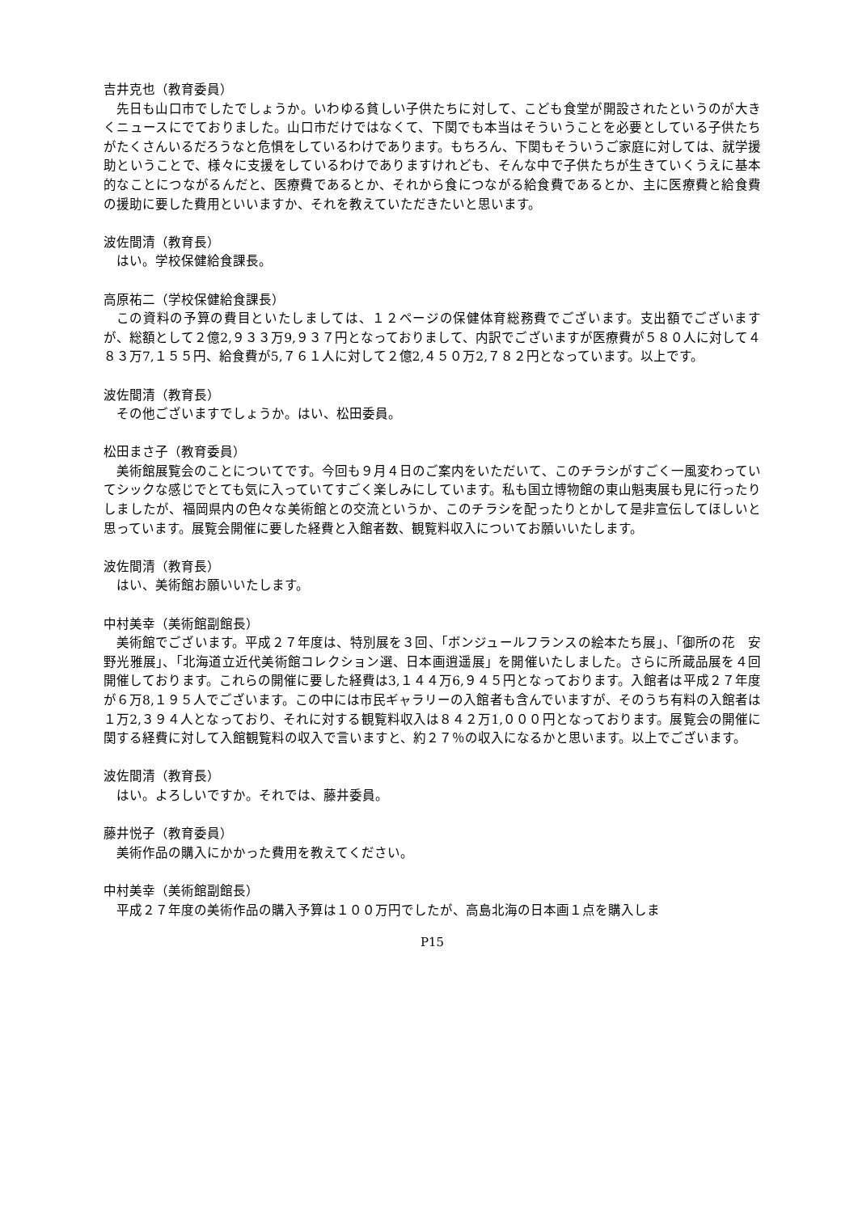吉井克也（教育委員）
先日も山口市でしたでしょうか。いわゆる貧しい子供たちに対して、こども食堂が開設されたというのが大きくニュースにでておりました。山口市だけではなくて、下関でも本当はそういうことを必要としている子供たちがたくさんいるだろうなと危惧をしているわけであります。もちろん、下関もそういうご家庭に対しては、就学援助ということで、様々に支援をしているわけでありますけれども、そんな中で子供たちが生きていくうえに基本的なことにつながるんだと、医療費であるとか、それから食につながる給食費であるとか、主に医療費と給食費の援助に要した費用といいますか、それを教えていただきたいと思います。
波佐間清（教育長）
はい。学校保健給食課長。
高原祐二（学校保健給食課長）
この資料の予算の費目といたしましては、１２ページの保健体育総務費でございます。支出額でございますが、総額として２億2,９３３万9,９３７円となっておりまして、内訳でございますが医療費が５８０人に対して４８３万7,１５５円、給食費が5,７６１人に対して２億2,４５０万2,７８２円となっています。以上です。
波佐間清（教育長）
その他ございますでしょうか。はい、松田委員。
松田まさ子（教育委員）
美術館展覧会のことについてです。今回も９月４日のご案内をいただいて、このチラシがすごく一風変わっていてシックな感じでとても気に入っていてすごく楽しみにしています。私も国立博物館の東山魁夷展も見に行ったりしましたが、福岡県内の色々な美術館との交流というか、このチラシを配ったりとかして是非宣伝してほしいと思っています。展覧会開催に要した経費と入館者数、観覧料収入についてお願いいたします。
波佐間清（教育長）
はい、美術館お願いいたします。
中村美幸（美術館副館長）
美術館でございます。平成２７年度は、特別展を３回、「ボンジュールフランスの絵本たち展」、「御所の花　安野光雅展」、「北海道立近代美術館コレクション選、日本画逍遥展」を開催いたしました。さらに所蔵品展を４回開催しております。これらの開催に要した経費は3,１４４万6,９４５円となっております。入館者は平成２７年度が６万8,１９５人でございます。この中には市民ギャラリーの入館者も含んでいますが、そのうち有料の入館者は１万2,３９４人となっており、それに対する観覧料収入は８４２万1,０００円となっております。展覧会の開催に関する経費に対して入館観覧料の収入で言いますと、約２７％の収入になるかと思います。以上でございます。
波佐間清（教育長）
はい。よろしいですか。それでは、藤井委員。
藤井悦子（教育委員）
美術作品の購入にかかった費用を教えてください。
中村美幸（美術館副館長）
平成２７年度の美術作品の購入予算は１００万円でしたが、高島北海の日本画１点を購入しま
P15